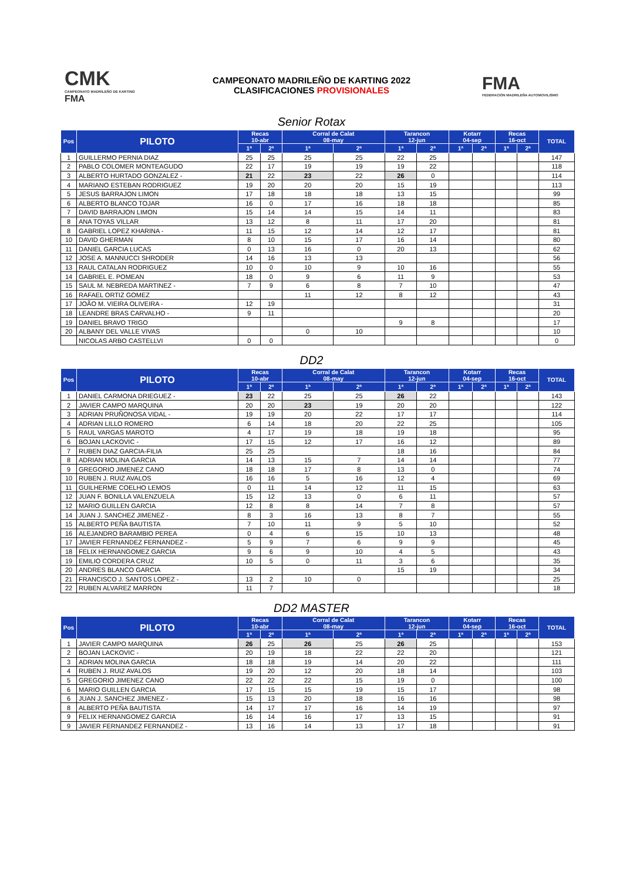CMK
CAMPEONATO MADRILEÑO DE KARTING
FMA
CAMPEONATO MADRILEÑO DE KARTING 2022
CLASIFICACIONES PROVISIONALES
FMA
FEDERACIÓN MADRILEÑA AUTOMOVILISMO
Senior Rotax
| Pos | PILOTO | Recas 10-abr | | Corral de Calat 08-may | | Tarancon 12-jun | | Kotarr 04-sep | | Recas 16-oct | | TOTAL |
| --- | --- | --- | --- | --- | --- | --- | --- | --- | --- | --- | --- | --- |
| | | 1ª | 2ª | 1ª | 2ª | 1ª | 2ª | 1ª | 2ª | 1ª | 2ª | |
| 1 | GUILLERMO PERNIA DIAZ | 25 | 25 | 25 | 25 | 22 | 25 | | | | | 147 |
| 2 | PABLO COLOMER MONTEAGUDO | 22 | 17 | 19 | 19 | 19 | 22 | | | | | 118 |
| 3 | ALBERTO HURTADO GONZALEZ - | 21 | 22 | 23 | 22 | 26 | 0 | | | | | 114 |
| 4 | MARIANO ESTEBAN RODRIGUEZ | 19 | 20 | 20 | 20 | 15 | 19 | | | | | 113 |
| 5 | JESUS BARRAJON LIMON | 17 | 18 | 18 | 18 | 13 | 15 | | | | | 99 |
| 6 | ALBERTO BLANCO TOJAR | 16 | 0 | 17 | 16 | 18 | 18 | | | | | 85 |
| 7 | DAVID BARRAJON LIMON | 15 | 14 | 14 | 15 | 14 | 11 | | | | | 83 |
| 8 | ANA TOYAS VILLAR | 13 | 12 | 8 | 11 | 17 | 20 | | | | | 81 |
| 8 | GABRIEL LOPEZ KHARINA - | 11 | 15 | 12 | 14 | 12 | 17 | | | | | 81 |
| 10 | DAVID GHERMAN | 8 | 10 | 15 | 17 | 16 | 14 | | | | | 80 |
| 11 | DANIEL GARCIA LUCAS | 0 | 13 | 16 | 0 | 20 | 13 | | | | | 62 |
| 12 | JOSE A. MANNUCCI SHRODER | 14 | 16 | 13 | 13 | | | | | | | 56 |
| 13 | RAUL CATALAN RODRIGUEZ | 10 | 0 | 10 | 9 | 10 | 16 | | | | | 55 |
| 14 | GABRIEL E. POMEAN | 18 | 0 | 9 | 6 | 11 | 9 | | | | | 53 |
| 15 | SAUL M. NEBREDA MARTINEZ - | 7 | 9 | 6 | 8 | 7 | 10 | | | | | 47 |
| 16 | RAFAEL ORTIZ GOMEZ | | | 11 | 12 | 8 | 12 | | | | | 43 |
| 17 | JOÃO M. VIEIRA OLIVEIRA - | 12 | 19 | | | | | | | | | 31 |
| 18 | LEANDRE BRAS CARVALHO - | 9 | 11 | | | | | | | | | 20 |
| 19 | DANIEL BRAVO TRIGO | | | | | 9 | 8 | | | | | 17 |
| 20 | ALBANY DEL VALLE VIVAS | | | 0 | 10 | | | | | | | 10 |
| | NICOLAS ARBO CASTELLVI | 0 | 0 | | | | | | | | | 0 |
DD2
| Pos | PILOTO | Recas 10-abr | | Corral de Calat 08-may | | Tarancon 12-jun | | Kotarr 04-sep | | Recas 16-oct | | TOTAL |
| --- | --- | --- | --- | --- | --- | --- | --- | --- | --- | --- | --- | --- |
| | | 1ª | 2ª | 1ª | 2ª | 1ª | 2ª | 1ª | 2ª | 1ª | 2ª | |
| 1 | DANIEL CARMONA DRIEGUEZ - | 23 | 22 | 25 | 25 | 26 | 22 | | | | | 143 |
| 2 | JAVIER CAMPO MARQUINA | 20 | 20 | 23 | 19 | 20 | 20 | | | | | 122 |
| 3 | ADRIAN PRUÑONOSA VIDAL - | 19 | 19 | 20 | 22 | 17 | 17 | | | | | 114 |
| 4 | ADRIAN LILLO ROMERO | 6 | 14 | 18 | 20 | 22 | 25 | | | | | 105 |
| 5 | RAUL VARGAS MAROTO | 4 | 17 | 19 | 18 | 19 | 18 | | | | | 95 |
| 6 | BOJAN LACKOVIC - | 17 | 15 | 12 | 17 | 16 | 12 | | | | | 89 |
| 7 | RUBEN DIAZ GARCIA-FILIA | 25 | 25 | | | 18 | 16 | | | | | 84 |
| 8 | ADRIAN MOLINA GARCIA | 14 | 13 | 15 | 7 | 14 | 14 | | | | | 77 |
| 9 | GREGORIO JIMENEZ CANO | 18 | 18 | 17 | 8 | 13 | 0 | | | | | 74 |
| 10 | RUBEN J. RUIZ AVALOS | 16 | 16 | 5 | 16 | 12 | 4 | | | | | 69 |
| 11 | GUILHERME COELHO LEMOS | 0 | 11 | 14 | 12 | 11 | 15 | | | | | 63 |
| 12 | JUAN F. BONILLA VALENZUELA | 15 | 12 | 13 | 0 | 6 | 11 | | | | | 57 |
| 12 | MARIO GUILLEN GARCIA | 12 | 8 | 8 | 14 | 7 | 8 | | | | | 57 |
| 14 | JUAN J. SANCHEZ JIMENEZ - | 8 | 3 | 16 | 13 | 8 | 7 | | | | | 55 |
| 15 | ALBERTO PEÑA BAUTISTA | 7 | 10 | 11 | 9 | 5 | 10 | | | | | 52 |
| 16 | ALEJANDRO BARAMBIO PEREA | 0 | 4 | 6 | 15 | 10 | 13 | | | | | 48 |
| 17 | JAVIER FERNANDEZ FERNANDEZ - | 5 | 9 | 7 | 6 | 9 | 9 | | | | | 45 |
| 18 | FELIX HERNANGOMEZ GARCIA | 9 | 6 | 9 | 10 | 4 | 5 | | | | | 43 |
| 19 | EMILIO CORDERA CRUZ | 10 | 5 | 0 | 11 | 3 | 6 | | | | | 35 |
| 20 | ANDRES BLANCO GARCIA | | | | | 15 | 19 | | | | | 34 |
| 21 | FRANCISCO J. SANTOS LOPEZ - | 13 | 2 | 10 | 0 | | | | | | | 25 |
| 22 | RUBEN ALVAREZ MARRON | 11 | 7 | | | | | | | | | 18 |
DD2 MASTER
| Pos | PILOTO | Recas 10-abr | | Corral de Calat 08-may | | Tarancon 12-jun | | Kotarr 04-sep | | Recas 16-oct | | TOTAL |
| --- | --- | --- | --- | --- | --- | --- | --- | --- | --- | --- | --- | --- |
| | | 1ª | 2ª | 1ª | 2ª | 1ª | 2ª | 1ª | 2ª | 1ª | 2ª | |
| 1 | JAVIER CAMPO MARQUINA | 26 | 25 | 26 | 25 | 26 | 25 | | | | | 153 |
| 2 | BOJAN LACKOVIC - | 20 | 19 | 18 | 22 | 22 | 20 | | | | | 121 |
| 3 | ADRIAN MOLINA GARCIA | 18 | 18 | 19 | 14 | 20 | 22 | | | | | 111 |
| 4 | RUBEN J. RUIZ AVALOS | 19 | 20 | 12 | 20 | 18 | 14 | | | | | 103 |
| 5 | GREGORIO JIMENEZ CANO | 22 | 22 | 22 | 15 | 19 | 0 | | | | | 100 |
| 6 | MARIO GUILLEN GARCIA | 17 | 15 | 15 | 19 | 15 | 17 | | | | | 98 |
| 6 | JUAN J. SANCHEZ JIMENEZ - | 15 | 13 | 20 | 18 | 16 | 16 | | | | | 98 |
| 8 | ALBERTO PEÑA BAUTISTA | 14 | 17 | 17 | 16 | 14 | 19 | | | | | 97 |
| 9 | FELIX HERNANGOMEZ GARCIA | 16 | 14 | 16 | 17 | 13 | 15 | | | | | 91 |
| 9 | JAVIER FERNANDEZ FERNANDEZ - | 13 | 16 | 14 | 13 | 17 | 18 | | | | | 91 |